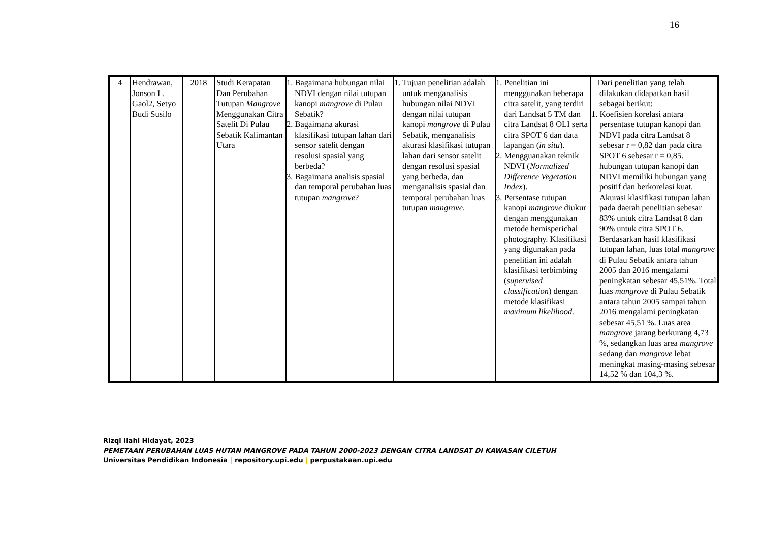16
| 4 | Hendrawan, Jonson L. Gaol2, Setyo Budi Susilo | 2018 | Studi Kerapatan Dan Perubahan Tutupan Mangrove Menggunakan Citra Satelit Di Pulau Sebatik Kalimantan Utara | 1. Bagaimana hubungan nilai NDVI dengan nilai tutupan kanopi mangrove di Pulau Sebatik? 2. Bagaimana akurasi klasifikasi tutupan lahan dari sensor satelit dengan resolusi spasial yang berbeda? 3. Bagaimana analisis spasial dan temporal perubahan luas tutupan mangrove ? | 1. Tujuan penelitian adalah untuk menganalisis hubungan nilai NDVI dengan nilai tutupan kanopi mangrove di Pulau Sebatik, menganalisis akurasi klasifikasi tutupan lahan dari sensor satelit dengan resolusi spasial yang berbeda, dan menganalisis spasial dan temporal perubahan luas tutupan mangrove . | 1. Penelitian ini menggunakan beberapa citra satelit, yang terdiri dari Landsat 5 TM dan citra Landsat 8 OLI serta citra SPOT 6 dan data lapangan ( in situ ). 2. Mengguanakan teknik NDVI ( Normalized Difference Vegetation Index ). 3. Persentase tutupan kanopi mangrove diukur dengan menggunakan metode hemisperichal photography. Klasifikasi yang digunakan pada penelitian ini adalah klasifikasi terbimbing ( supervised classification ) dengan metode klasifikasi maximum likelihood. | Dari penelitian yang telah dilakukan didapatkan hasil sebagai berikut: 1. Koefisien korelasi antara persentase tutupan kanopi dan NDVI pada citra Landsat 8 sebesar r = 0,82 dan pada citra SPOT 6 sebesar r = 0,85. hubungan tutupan kanopi dan NDVI memiliki hubungan yang positif dan berkorelasi kuat. Akurasi klasifikasi tutupan lahan pada daerah penelitian sebesar 83% untuk citra Landsat 8 dan 90% untuk citra SPOT 6. Berdasarkan hasil klasifikasi tutupan lahan, luas total mangrove di Pulau Sebatik antara tahun 2005 dan 2016 mengalami peningkatan sebesar 45,51%. Total luas mangrove di Pulau Sebatik antara tahun 2005 sampai tahun 2016 mengalami peningkatan sebesar 45,51 %. Luas area mangrove jarang berkurang 4,73 %, sedangkan luas area mangrove sedang dan mangrove lebat meningkat masing-masing sebesar 14,52 % dan 104,3 %. |
Rizqi Ilahi Hidayat, 2023
PEMETAAN PERUBAHAN LUAS HUTAN MANGROVE PADA TAHUN 2000-2023 DENGAN CITRA LANDSAT DI KAWASAN CILETUH
Universitas Pendidikan Indonesia | repository.upi.edu | perpustakaan.upi.edu